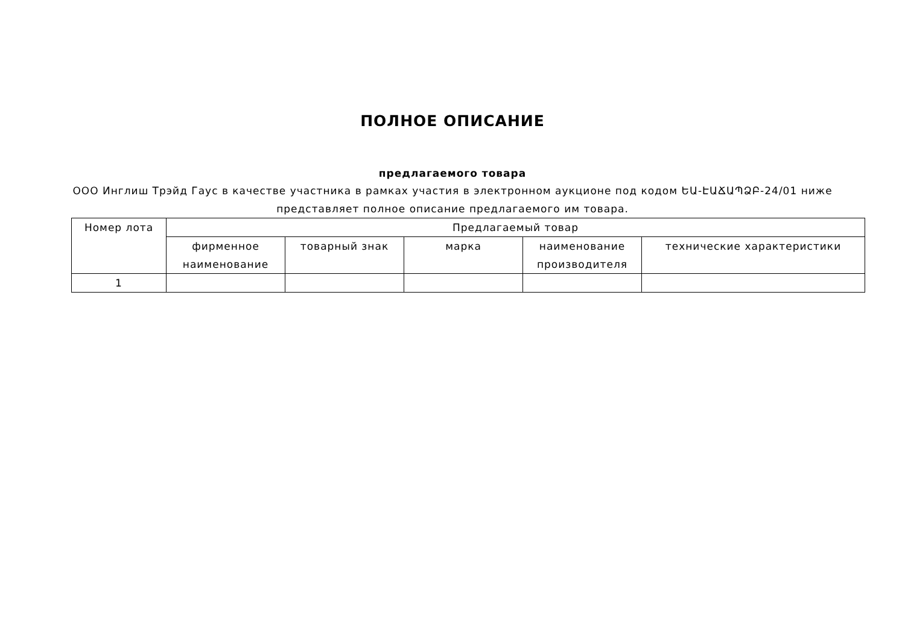ПОЛНОЕ ОПИСАНИЕ
предлагаемого товара
ООО Инглиш Трэйд Гаус в качестве участника в рамках участия в электронном аукционе под кодом ԵԱ-ԷԱՃԱՊՁԲ-24/01 ниже представляет полное описание предлагаемого им товара.
| Номер лота | Предлагаемый товар | | | | |
| --- | --- | --- | --- | --- | --- |
| | фирменное наименование | товарный знак | марка | наименование производителя | технические характеристики |
| 1 | | | | | |